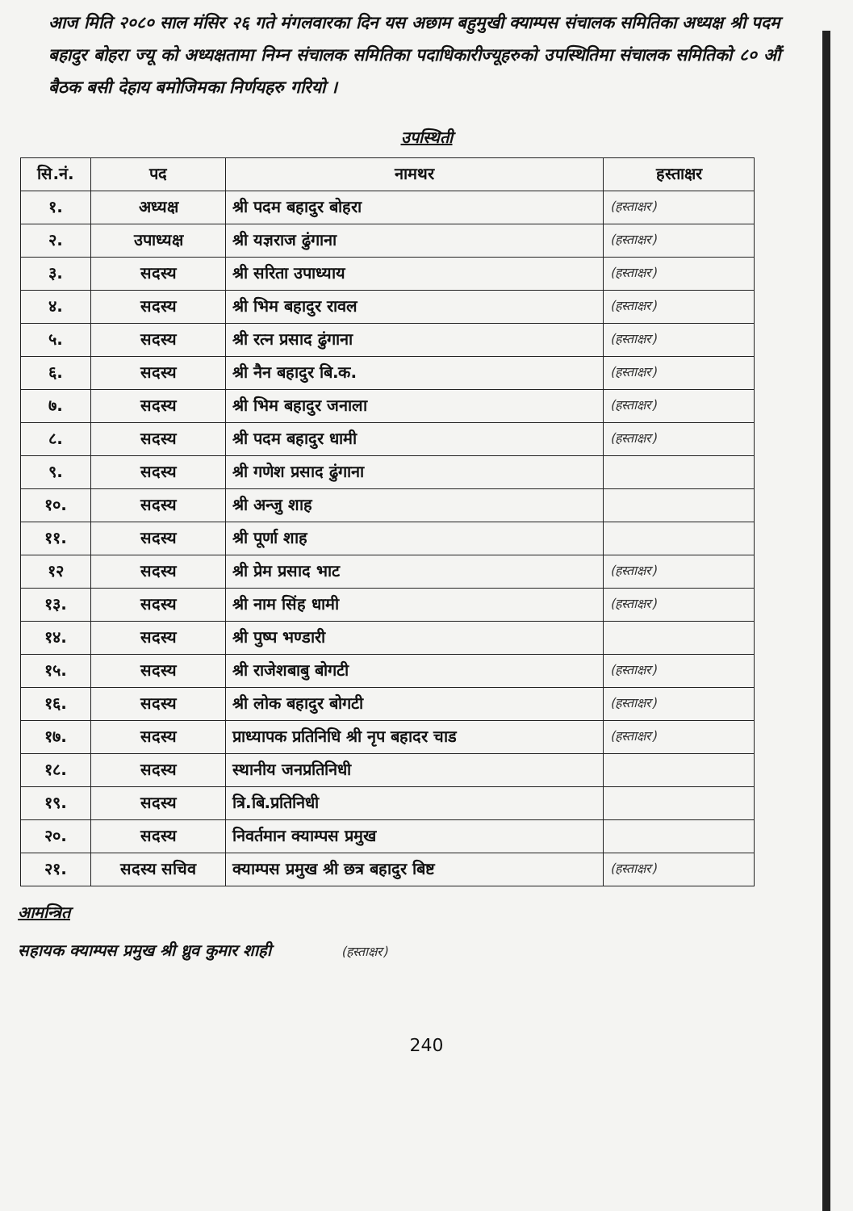आज मिति २०८० साल मंसिर २६ गते मंगलवारका दिन यस अछाम बहुमुखी क्याम्पस संचालक समितिका अध्यक्ष श्री पदम बहादुर बोहरा ज्यू को अध्यक्षतामा निम्न संचालक समितिका पदाधिकारीज्यूहरुको उपस्थितिमा संचालक समितिको ८० औं बैठक बसी देहाय बमोजिमका निर्णयहरु गरियो ।
उपस्थिती
| सि.नं. | पद | नामथर | हस्ताक्षर |
| --- | --- | --- | --- |
| १. | अध्यक्ष | श्री पदम बहादुर बोहरा | (हस्ताक्षर) |
| २. | उपाध्यक्ष | श्री यज्ञराज ढुंगाना | (हस्ताक्षर) |
| ३. | सदस्य | श्री सरिता उपाध्याय | (हस्ताक्षर) |
| ४. | सदस्य | श्री भिम बहादुर रावल | (हस्ताक्षर) |
| ५. | सदस्य | श्री रत्न प्रसाद ढुंगाना | (हस्ताक्षर) |
| ६. | सदस्य | श्री नैन बहादुर बि.क. | (हस्ताक्षर) |
| ७. | सदस्य | श्री भिम बहादुर जनाला | (हस्ताक्षर) |
| ८. | सदस्य | श्री पदम बहादुर धामी | (हस्ताक्षर) |
| ९. | सदस्य | श्री गणेश प्रसाद ढुंगाना | |
| १०. | सदस्य | श्री अन्जु शाह | |
| ११. | सदस्य | श्री पूर्णा शाह | |
| १२ | सदस्य | श्री प्रेम प्रसाद भाट | (हस्ताक्षर) |
| १३. | सदस्य | श्री नाम सिंह धामी | (हस्ताक्षर) |
| १४. | सदस्य | श्री पुष्प भण्डारी | |
| १५. | सदस्य | श्री राजेशबाबु बोगटी | (हस्ताक्षर) |
| १६. | सदस्य | श्री लोक बहादुर बोगटी | (हस्ताक्षर) |
| १७. | सदस्य | प्राध्यापक प्रतिनिधि श्री नृप बहादर चाड | (हस्ताक्षर) |
| १८. | सदस्य | स्थानीय जनप्रतिनिधी | |
| १९. | सदस्य | त्रि.बि.प्रतिनिधी | |
| २०. | सदस्य | निवर्तमान क्याम्पस प्रमुख | |
| २१. | सदस्य सचिव | क्याम्पस प्रमुख श्री छत्र बहादुर बिष्ट | (हस्ताक्षर) |
आमन्त्रित
सहायक क्याम्पस प्रमुख श्री ध्रुव कुमार शाही (हस्ताक्षर)
240